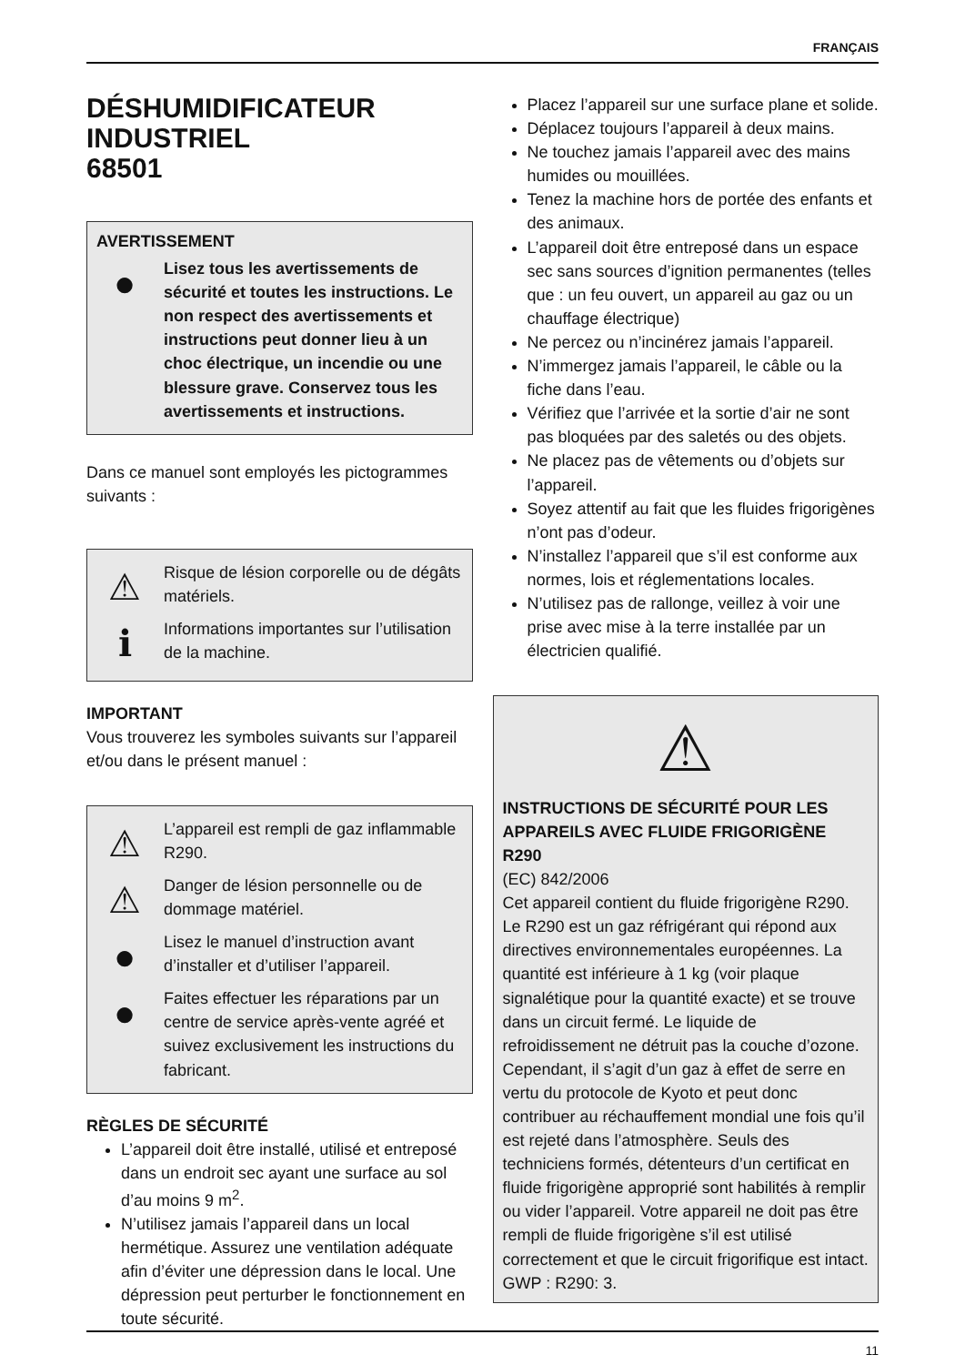FRANÇAIS
DÉSHUMIDIFICATEUR
INDUSTRIEL
68501
AVERTISSEMENT
●
Lisez tous les avertissements de sécurité et toutes les instructions. Le non respect des avertissements et instructions peut donner lieu à un choc électrique, un incendie ou une blessure grave. Conservez tous les avertissements et instructions.
Dans ce manuel sont employés les pictogrammes suivants :
⚠
Risque de lésion corporelle ou de dégâts matériels.
ℹ
Informations importantes sur l’utilisation de la machine.
IMPORTANT
Vous trouverez les symboles suivants sur l’appareil et/ou dans le présent manuel :
⚠
L’appareil est rempli de gaz inflammable R290.
⚠
Danger de lésion personnelle ou de dommage matériel.
●
Lisez le manuel d’instruction avant d’installer et d’utiliser l’appareil.
●
Faites effectuer les réparations par un centre de service après-vente agréé et suivez exclusivement les instructions du fabricant.
RÈGLES DE SÉCURITÉ
L’appareil doit être installé, utilisé et entreposé dans un endroit sec ayant une surface au sol d’au moins 9 m<sup>2</sup>.
N’utilisez jamais l’appareil dans un local hermétique. Assurez une ventilation adéquate afin d’éviter une dépression dans le local. Une dépression peut perturber le fonctionnement en toute sécurité.
Placez l’appareil sur une surface plane et solide.
Déplacez toujours l’appareil à deux mains.
Ne touchez jamais l’appareil avec des mains humides ou mouillées.
Tenez la machine hors de portée des enfants et des animaux.
L’appareil doit être entreposé dans un espace sec sans sources d’ignition permanentes (telles que : un feu ouvert, un appareil au gaz ou un chauffage électrique)
Ne percez ou n’incinérez jamais l’appareil.
N’immergez jamais l’appareil, le câble ou la fiche dans l’eau.
Vérifiez que l’arrivée et la sortie d’air ne sont pas bloquées par des saletés ou des objets.
Ne placez pas de vêtements ou d’objets sur l’appareil.
Soyez attentif au fait que les fluides frigorigènes n’ont pas d’odeur.
N’installez l’appareil que s’il est conforme aux normes, lois et réglementations locales.
N’utilisez pas de rallonge, veillez à voir une prise avec mise à la terre installée par un électricien qualifié.
⚠
INSTRUCTIONS DE SÉCURITÉ POUR LES APPAREILS AVEC FLUIDE FRIGORIGÈNE R290
(EC) 842/2006
Cet appareil contient du fluide frigorigène R290. Le R290 est un gaz réfrigérant qui répond aux directives environnementales européennes. La quantité est inférieure à 1 kg (voir plaque signalétique pour la quantité exacte) et se trouve dans un circuit fermé. Le liquide de refroidissement ne détruit pas la couche d’ozone. Cependant, il s’agit d’un gaz à effet de serre en vertu du protocole de Kyoto et peut donc contribuer au réchauffement mondial une fois qu’il est rejeté dans l’atmosphère. Seuls des techniciens formés, détenteurs d’un certificat en fluide frigorigène approprié sont habilités à remplir ou vider l’appareil. Votre appareil ne doit pas être rempli de fluide frigorigène s’il est utilisé correctement et que le circuit frigorifique est intact. GWP : R290: 3.
11